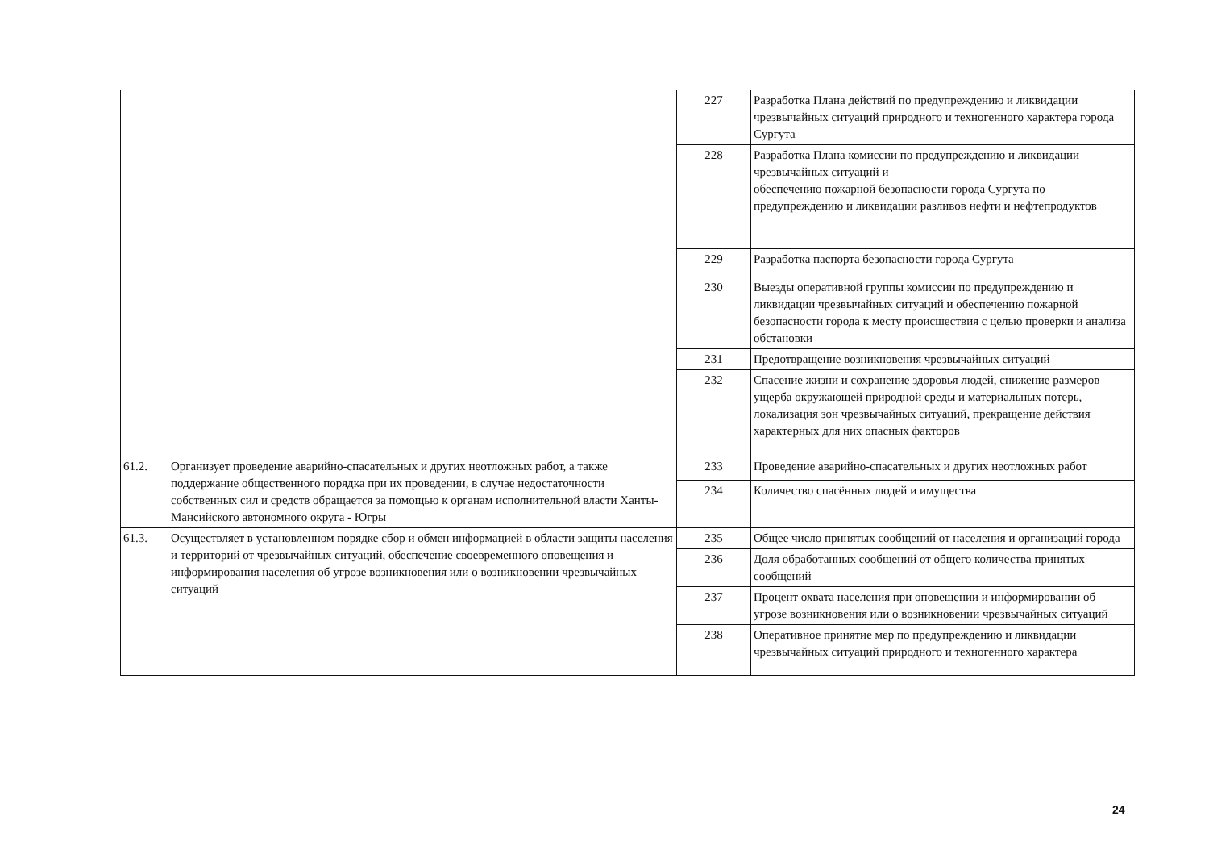| | | 227 | Разработка Плана действий по предупреждению и ликвидации чрезвычайных ситуаций природного и техногенного характера города Сургута |
| | | 228 | Разработка Плана комиссии по предупреждению и ликвидации чрезвычайных ситуаций и обеспечению пожарной безопасности города Сургута по предупреждению и ликвидации разливов нефти и нефтепродуктов |
| | | 229 | Разработка паспорта безопасности города Сургута |
| | | 230 | Выезды оперативной группы комиссии по предупреждению и ликвидации чрезвычайных ситуаций и обеспечению пожарной безопасности города к месту происшествия с целью проверки и анализа обстановки |
| | | 231 | Предотвращение возникновения чрезвычайных ситуаций |
| | | 232 | Спасение жизни и сохранение здоровья людей, снижение размеров ущерба окружающей природной среды и материальных потерь, локализация зон чрезвычайных ситуаций, прекращение действия характерных для них опасных факторов |
| 61.2. | Организует проведение аварийно-спасательных и других неотложных работ, а также поддержание общественного порядка при их проведении, в случае недостаточности собственных сил и средств обращается за помощью к органам исполнительной власти Ханты-Мансийского автономного округа - Югры | 233 | Проведение аварийно-спасательных и других неотложных работ |
| | | 234 | Количество спасённых людей и имущества |
| 61.3. | Осуществляет в установленном порядке сбор и обмен информацией в области защиты населения и территорий от чрезвычайных ситуаций, обеспечение своевременного оповещения и информирования населения об угрозе возникновения или о возникновении чрезвычайных ситуаций | 235 | Общее число принятых сообщений от населения и организаций города |
| | | 236 | Доля обработанных сообщений от общего количества принятых сообщений |
| | | 237 | Процент охвата населения при оповещении и информировании об угрозе возникновения или о возникновении чрезвычайных ситуаций |
| | | 238 | Оперативное принятие мер по предупреждению и ликвидации чрезвычайных ситуаций природного и техногенного характера |
24